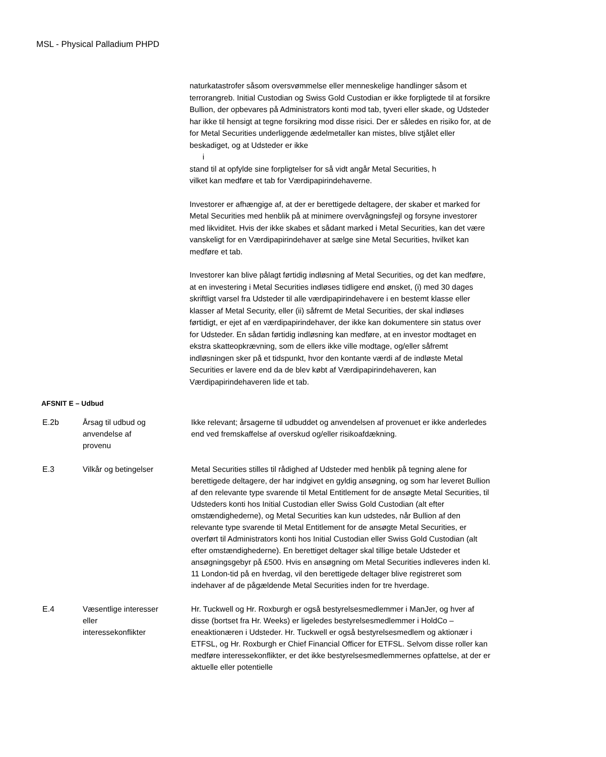MSL - Physical Palladium PHPD
naturkatastrofer såsom oversvømmelse eller menneskelige handlinger såsom et terrorangreb. Initial Custodian og Swiss Gold Custodian er ikke forpligtede til at forsikre Bullion, der opbevares på Administrators konti mod tab, tyveri eller skade, og Udsteder har ikke til hensigt at tegne forsikring mod disse risici. Der er således en risiko for, at de for Metal Securities underliggende ædelmetaller kan mistes, blive stjålet eller beskadiget, og at Udsteder er ikke
i
stand til at opfylde sine forpligtelser for så vidt angår Metal Securities, h
vilket kan medføre et tab for Værdipapirindehaverne.
Investorer er afhængige af, at der er berettigede deltagere, der skaber et marked for Metal Securities med henblik på at minimere overvågningsfejl og forsyne investorer med likviditet. Hvis der ikke skabes et sådant marked i Metal Securities, kan det være vanskeligt for en Værdipapirindehaver at sælge sine Metal Securities, hvilket kan medføre et tab.
Investorer kan blive pålagt førtidig indløsning af Metal Securities, og det kan medføre, at en investering i Metal Securities indløses tidligere end ønsket, (i) med 30 dages skriftligt varsel fra Udsteder til alle værdipapirindehavere i en bestemt klasse eller klasser af Metal Security, eller (ii) såfremt de Metal Securities, der skal indløses førtidigt, er ejet af en værdipapirindehaver, der ikke kan dokumentere sin status over for Udsteder. En sådan førtidig indløsning kan medføre, at en investor modtaget en ekstra skatteopkrævning, som de ellers ikke ville modtage, og/eller såfremt indløsningen sker på et tidspunkt, hvor den kontante værdi af de indløste Metal Securities er lavere end da de blev købt af Værdipapirindehaveren, kan Værdipapirindehaveren lide et tab.
AFSNIT E – Udbud
| E.2b | Årsag til udbud og anvendelse af provenu | Ikke relevant; årsagerne til udbuddet og anvendelsen af provenuet er ikke anderledes end ved fremskaffelse af overskud og/eller risikoafdækning. |
| E.3 | Vilkår og betingelser | Metal Securities stilles til rådighed af Udsteder med henblik på tegning alene for berettigede deltagere, der har indgivet en gyldig ansøgning, og som har leveret Bullion af den relevante type svarende til Metal Entitlement for de ansøgte Metal Securities, til Udsteders konti hos Initial Custodian eller Swiss Gold Custodian (alt efter omstændighederne), og Metal Securities kan kun udstedes, når Bullion af den relevante type svarende til Metal Entitlement for de ansøgte Metal Securities, er overført til Administrators konti hos Initial Custodian eller Swiss Gold Custodian (alt efter omstændighederne). En berettiget deltager skal tillige betale Udsteder et ansøgningsgebyr på £500. Hvis en ansøgning om Metal Securities indleveres inden kl. 11 London-tid på en hverdag, vil den berettigede deltager blive registreret som indehaver af de pågældende Metal Securities inden for tre hverdage. |
| E.4 | Væsentlige interesser eller interessekonflikter | Hr. Tuckwell og Hr. Roxburgh er også bestyrelsesmedlemmer i ManJer, og hver af disse (bortset fra Hr. Weeks) er ligeledes bestyrelsesmedlemmer i HoldCo – eneaktionæren i Udsteder. Hr. Tuckwell er også bestyrelsesmedlem og aktionær i ETFSL, og Hr. Roxburgh er Chief Financial Officer for ETFSL. Selvom disse roller kan medføre interessekonflikter, er det ikke bestyrelsesmedlemmernes opfattelse, at der er aktuelle eller potentielle |